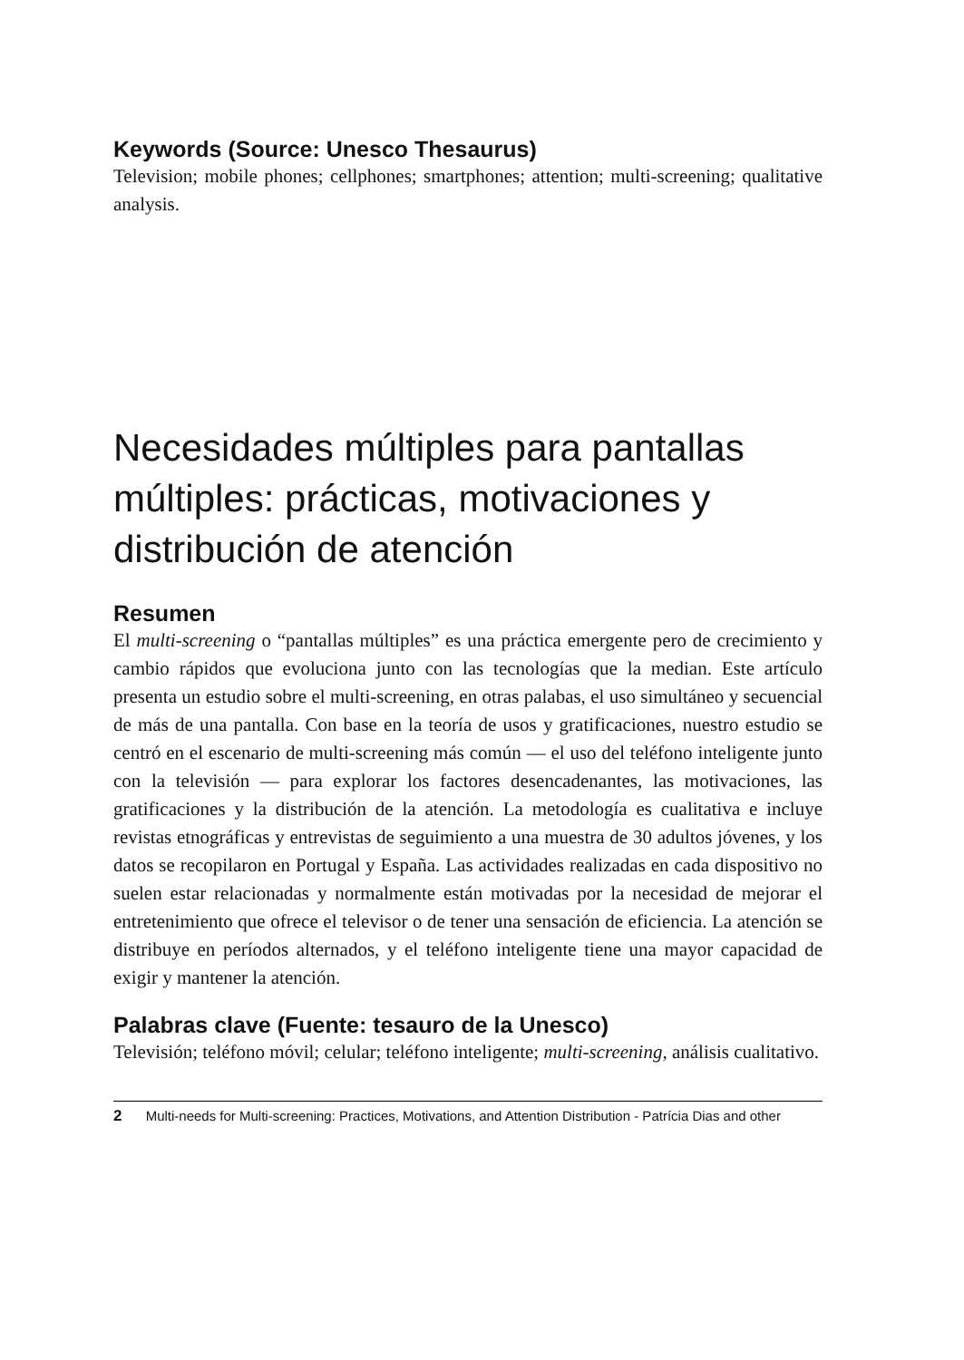Keywords (Source: Unesco Thesaurus)
Television; mobile phones; cellphones; smartphones; attention; multi-screening; qualitative analysis.
Necesidades múltiples para pantallas múltiples: prácticas, motivaciones y distribución de atención
Resumen
El multi-screening o “pantallas múltiples” es una práctica emergente pero de crecimiento y cambio rápidos que evoluciona junto con las tecnologías que la median. Este artículo presenta un estudio sobre el multi-screening, en otras palabas, el uso simultáneo y secuencial de más de una pantalla. Con base en la teoría de usos y gratificaciones, nuestro estudio se centró en el escenario de multi-screening más común — el uso del teléfono inteligente junto con la televisión — para explorar los factores desencadenantes, las motivaciones, las gratificaciones y la distribución de la atención. La metodología es cualitativa e incluye revistas etnográficas y entrevistas de seguimiento a una muestra de 30 adultos jóvenes, y los datos se recopilaron en Portugal y España. Las actividades realizadas en cada dispositivo no suelen estar relacionadas y normalmente están motivadas por la necesidad de mejorar el entretenimiento que ofrece el televisor o de tener una sensación de eficiencia. La atención se distribuye en períodos alternados, y el teléfono inteligente tiene una mayor capacidad de exigir y mantener la atención.
Palabras clave (Fuente: tesauro de la Unesco)
Televisión; teléfono móvil; celular; teléfono inteligente; multi-screening, análisis cualitativo.
2 Multi-needs for Multi-screening: Practices, Motivations, and Attention Distribution - Patrícia Dias and other